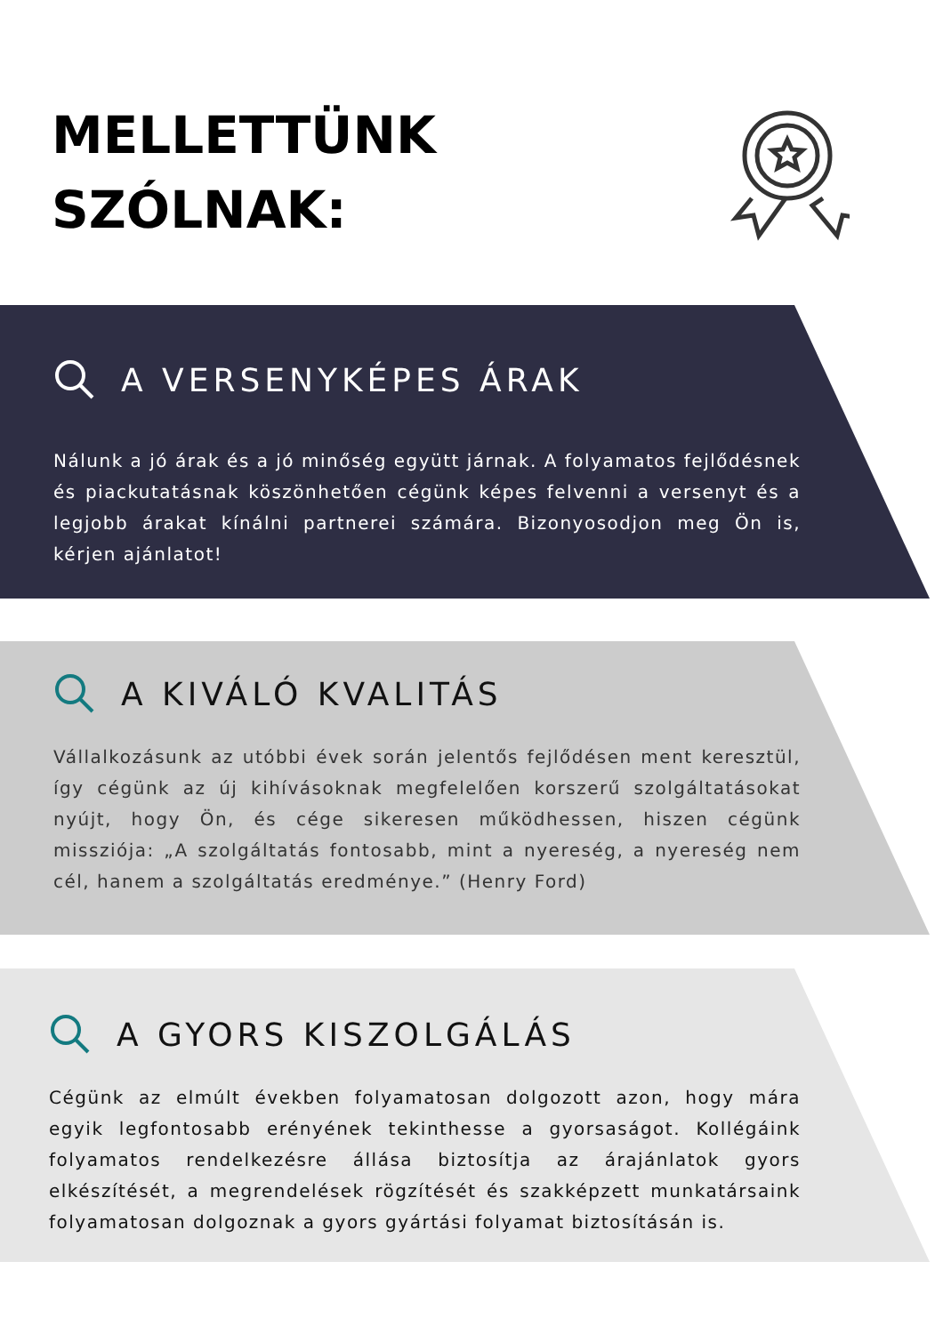MELLETTÜNK
SZÓLNAK:
A VERSENYKÉPES ÁRAK
Nálunk a jó árak és a jó minőség együtt járnak. A folyamatos fejlődésnek és piackutatásnak köszönhetően cégünk képes felvenni a versenyt és a legjobb árakat kínálni partnerei számára. Bizonyosodjon meg Ön is, kérjen ajánlatot!
A KIVÁLÓ KVALITÁS
Vállalkozásunk az utóbbi évek során jelentős fejlődésen ment keresztül, így cégünk az új kihívásoknak megfelelően korszerű szolgáltatásokat nyújt, hogy Ön, és cége sikeresen működhessen, hiszen cégünk missziója: „A szolgáltatás fontosabb, mint a nyereség, a nyereség nem cél, hanem a szolgáltatás eredménye.” (Henry Ford)
A GYORS KISZOLGÁLÁS
Cégünk az elmúlt években folyamatosan dolgozott azon, hogy mára egyik legfontosabb erényének tekinthesse a gyorsaságot. Kollégáink folyamatos rendelkezésre állása biztosítja az árajánlatok gyors elkészítését, a megrendelések rögzítését és szakképzett munkatársaink folyamatosan dolgoznak a gyors gyártási folyamat biztosításán is.